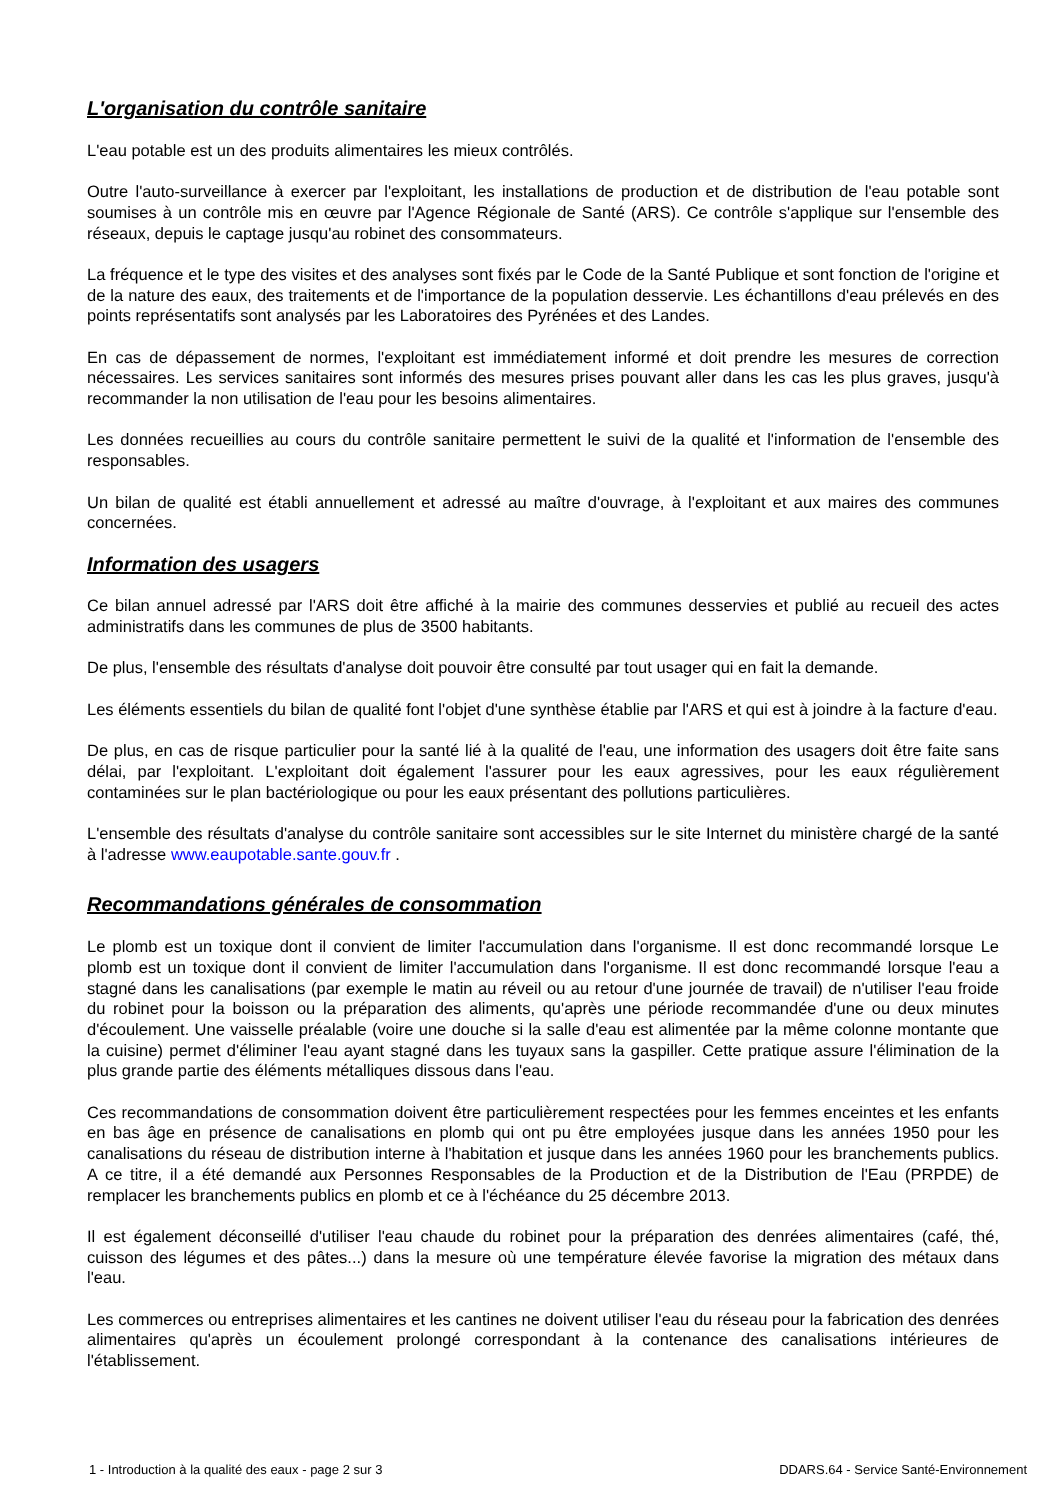L'organisation du contrôle sanitaire
L'eau potable est un des produits alimentaires les mieux contrôlés.
Outre l'auto-surveillance à exercer par l'exploitant, les installations de production et de distribution de l'eau potable sont soumises à un contrôle mis en œuvre par l'Agence Régionale de Santé (ARS). Ce contrôle s'applique sur l'ensemble des réseaux, depuis le captage jusqu'au robinet des consommateurs.
La fréquence et le type des visites et des analyses sont fixés par le Code de la Santé Publique et sont fonction de l'origine et de la nature des eaux, des traitements et de l'importance de la population desservie. Les échantillons d'eau prélevés en des points représentatifs sont analysés par les Laboratoires des Pyrénées et des Landes.
En cas de dépassement de normes, l'exploitant est immédiatement informé et doit prendre les mesures de correction nécessaires. Les services sanitaires sont informés des mesures prises pouvant aller dans les cas les plus graves, jusqu'à recommander la non utilisation de l'eau pour les besoins alimentaires.
Les données recueillies au cours du contrôle sanitaire permettent le suivi de la qualité et l'information de l'ensemble des responsables.
Un bilan de qualité est établi annuellement et adressé au maître d'ouvrage, à l'exploitant et aux maires des communes concernées.
Information des usagers
Ce bilan annuel adressé par l'ARS doit être affiché à la mairie des communes desservies et publié au recueil des actes administratifs dans les communes de plus de 3500 habitants.
De plus, l'ensemble des résultats d'analyse doit pouvoir être consulté par tout usager qui en fait la demande.
Les éléments essentiels du bilan de qualité font l'objet d'une synthèse établie par l'ARS et qui est à joindre à la facture d'eau.
De plus, en cas de risque particulier pour la santé lié à la qualité de l'eau, une information des usagers doit être faite sans délai, par l'exploitant. L'exploitant doit également l'assurer pour les eaux agressives, pour les eaux régulièrement contaminées sur le plan bactériologique ou pour les eaux présentant des pollutions particulières.
L'ensemble des résultats d'analyse du contrôle sanitaire sont accessibles sur le site Internet du ministère chargé de la santé à l'adresse www.eaupotable.sante.gouv.fr .
Recommandations générales de consommation
Le plomb est un toxique dont il convient de limiter l'accumulation dans l'organisme. Il est donc recommandé lorsque Le plomb est un toxique dont il convient de limiter l'accumulation dans l'organisme. Il est donc recommandé lorsque l'eau a stagné dans les canalisations (par exemple le matin au réveil ou au retour d'une journée de travail) de n'utiliser l'eau froide du robinet pour la boisson ou la préparation des aliments, qu'après une période recommandée d'une ou deux minutes d'écoulement. Une vaisselle préalable (voire une douche si la salle d'eau est alimentée par la même colonne montante que la cuisine) permet d'éliminer l'eau ayant stagné dans les tuyaux sans la gaspiller. Cette pratique assure l'élimination de la plus grande partie des éléments métalliques dissous dans l'eau.
Ces recommandations de consommation doivent être particulièrement respectées pour les femmes enceintes et les enfants en bas âge en présence de canalisations en plomb qui ont pu être employées jusque dans les années 1950 pour les canalisations du réseau de distribution interne à l'habitation et jusque dans les années 1960 pour les branchements publics. A ce titre, il a été demandé aux Personnes Responsables de la Production et de la Distribution de l'Eau (PRPDE) de remplacer les branchements publics en plomb et ce à l'échéance du 25 décembre 2013.
Il est également déconseillé d'utiliser l'eau chaude du robinet pour la préparation des denrées alimentaires (café, thé, cuisson des légumes et des pâtes...) dans la mesure où une température élevée favorise la migration des métaux dans l'eau.
Les commerces ou entreprises alimentaires et les cantines ne doivent utiliser l'eau du réseau pour la fabrication des denrées alimentaires qu'après un écoulement prolongé correspondant à la contenance des canalisations intérieures de l'établissement.
1 - Introduction à la qualité des eaux - page 2 sur 3 DDARS.64 - Service Santé-Environnement